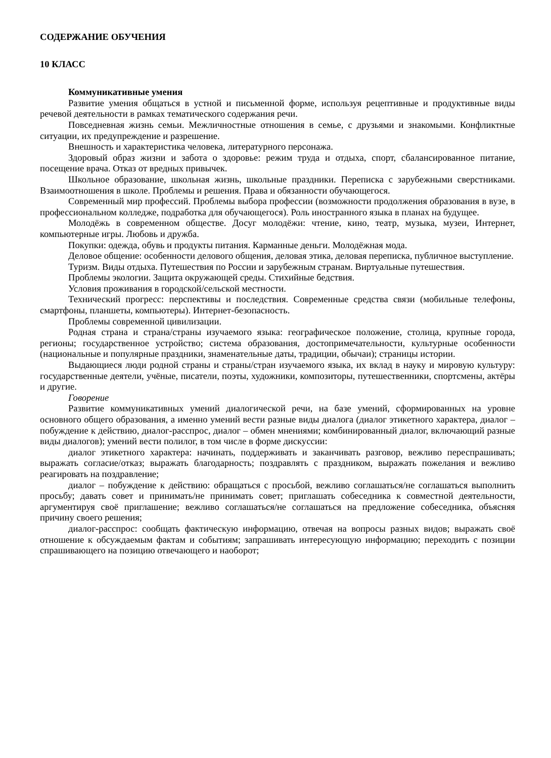СОДЕРЖАНИЕ ОБУЧЕНИЯ
10 КЛАСС
Коммуникативные умения
Развитие умения общаться в устной и письменной форме, используя рецептивные и продуктивные виды речевой деятельности в рамках тематического содержания речи.
Повседневная жизнь семьи. Межличностные отношения в семье, с друзьями и знакомыми. Конфликтные ситуации, их предупреждение и разрешение.
Внешность и характеристика человека, литературного персонажа.
Здоровый образ жизни и забота о здоровье: режим труда и отдыха, спорт, сбалансированное питание, посещение врача. Отказ от вредных привычек.
Школьное образование, школьная жизнь, школьные праздники. Переписка с зарубежными сверстниками. Взаимоотношения в школе. Проблемы и решения. Права и обязанности обучающегося.
Современный мир профессий. Проблемы выбора профессии (возможности продолжения образования в вузе, в профессиональном колледже, подработка для обучающегося). Роль иностранного языка в планах на будущее.
Молодёжь в современном обществе. Досуг молодёжи: чтение, кино, театр, музыка, музеи, Интернет, компьютерные игры. Любовь и дружба.
Покупки: одежда, обувь и продукты питания. Карманные деньги. Молодёжная мода.
Деловое общение: особенности делового общения, деловая этика, деловая переписка, публичное выступление.
Туризм. Виды отдыха. Путешествия по России и зарубежным странам. Виртуальные путешествия.
Проблемы экологии. Защита окружающей среды. Стихийные бедствия.
Условия проживания в городской/сельской местности.
Технический прогресс: перспективы и последствия. Современные средства связи (мобильные телефоны, смартфоны, планшеты, компьютеры). Интернет-безопасность.
Проблемы современной цивилизации.
Родная страна и страна/страны изучаемого языка: географическое положение, столица, крупные города, регионы; государственное устройство; система образования, достопримечательности, культурные особенности (национальные и популярные праздники, знаменательные даты, традиции, обычаи); страницы истории.
Выдающиеся люди родной страны и страны/стран изучаемого языка, их вклад в науку и мировую культуру: государственные деятели, учёные, писатели, поэты, художники, композиторы, путешественники, спортсмены, актёры и другие.
Говорение
Развитие коммуникативных умений диалогической речи, на базе умений, сформированных на уровне основного общего образования, а именно умений вести разные виды диалога (диалог этикетного характера, диалог – побуждение к действию, диалог-расспрос, диалог – обмен мнениями; комбинированный диалог, включающий разные виды диалогов); умений вести полилог, в том числе в форме дискуссии:
диалог этикетного характера: начинать, поддерживать и заканчивать разговор, вежливо переспрашивать; выражать согласие/отказ; выражать благодарность; поздравлять с праздником, выражать пожелания и вежливо реагировать на поздравление;
диалог – побуждение к действию: обращаться с просьбой, вежливо соглашаться/не соглашаться выполнить просьбу; давать совет и принимать/не принимать совет; приглашать собеседника к совместной деятельности, аргументируя своё приглашение; вежливо соглашаться/не соглашаться на предложение собеседника, объясняя причину своего решения;
диалог-расспрос: сообщать фактическую информацию, отвечая на вопросы разных видов; выражать своё отношение к обсуждаемым фактам и событиям; запрашивать интересующую информацию; переходить с позиции спрашивающего на позицию отвечающего и наоборот;